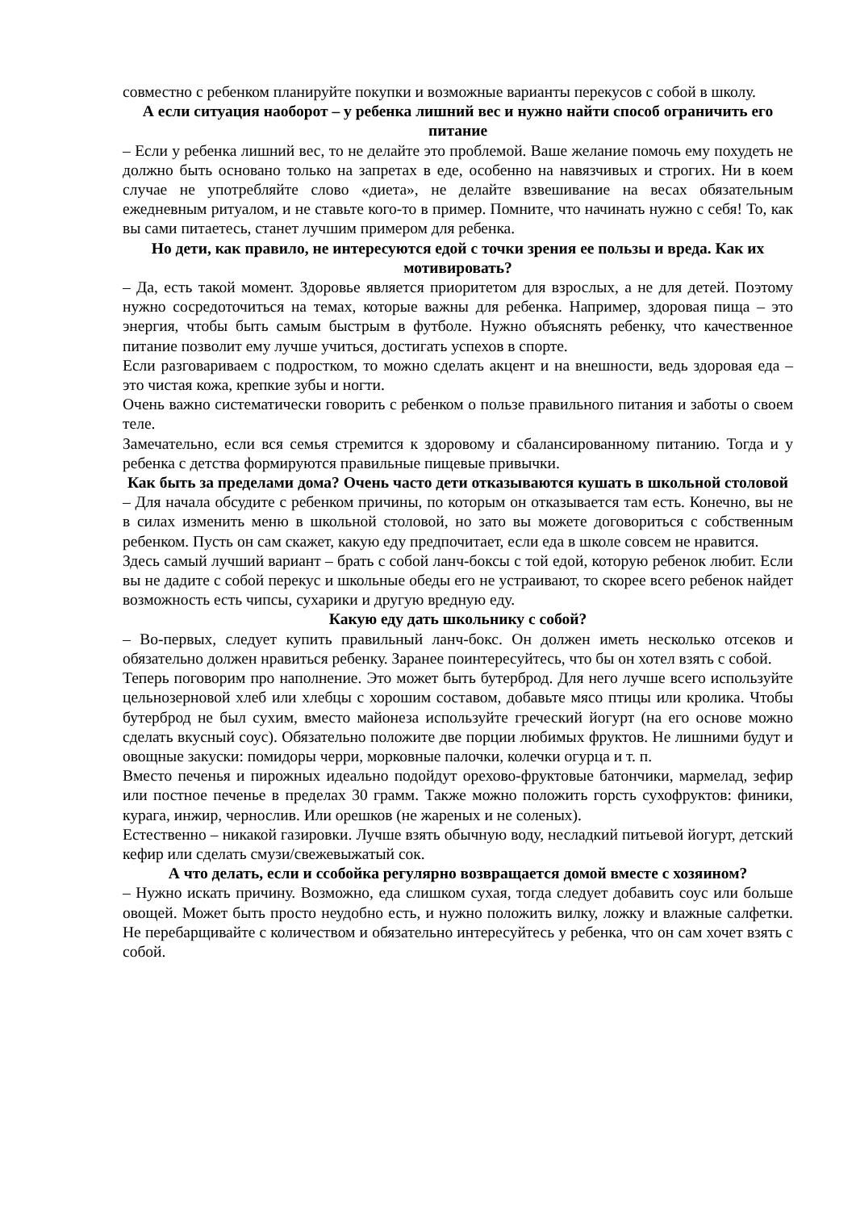совместно с ребенком планируйте покупки и возможные варианты перекусов с собой в школу.
А если ситуация наоборот – у ребенка лишний вес и нужно найти способ ограничить его питание
– Если у ребенка лишний вес, то не делайте это проблемой. Ваше желание помочь ему похудеть не должно быть основано только на запретах в еде, особенно на навязчивых и строгих. Ни в коем случае не употребляйте слово «диета», не делайте взвешивание на весах обязательным ежедневным ритуалом, и не ставьте кого-то в пример. Помните, что начинать нужно с себя! То, как вы сами питаетесь, станет лучшим примером для ребенка.
Но дети, как правило, не интересуются едой с точки зрения ее пользы и вреда. Как их мотивировать?
– Да, есть такой момент. Здоровье является приоритетом для взрослых, а не для детей. Поэтому нужно сосредоточиться на темах, которые важны для ребенка. Например, здоровая пища – это энергия, чтобы быть самым быстрым в футболе. Нужно объяснять ребенку, что качественное питание позволит ему лучше учиться, достигать успехов в спорте.
Если разговариваем с подростком, то можно сделать акцент и на внешности, ведь здоровая еда – это чистая кожа, крепкие зубы и ногти.
Очень важно систематически говорить с ребенком о пользе правильного питания и заботы о своем теле.
Замечательно, если вся семья стремится к здоровому и сбалансированному питанию. Тогда и у ребенка с детства формируются правильные пищевые привычки.
Как быть за пределами дома? Очень часто дети отказываются кушать в школьной столовой
– Для начала обсудите с ребенком причины, по которым он отказывается там есть. Конечно, вы не в силах изменить меню в школьной столовой, но зато вы можете договориться с собственным ребенком. Пусть он сам скажет, какую еду предпочитает, если еда в школе совсем не нравится.
Здесь самый лучший вариант – брать с собой ланч-боксы с той едой, которую ребенок любит. Если вы не дадите с собой перекус и школьные обеды его не устраивают, то скорее всего ребенок найдет возможность есть чипсы, сухарики и другую вредную еду.
Какую еду дать школьнику с собой?
– Во-первых, следует купить правильный ланч-бокс. Он должен иметь несколько отсеков и обязательно должен нравиться ребенку. Заранее поинтересуйтесь, что бы он хотел взять с собой.
Теперь поговорим про наполнение. Это может быть бутерброд. Для него лучше всего используйте цельнозерновой хлеб или хлебцы с хорошим составом, добавьте мясо птицы или кролика. Чтобы бутерброд не был сухим, вместо майонеза используйте греческий йогурт (на его основе можно сделать вкусный соус). Обязательно положите две порции любимых фруктов. Не лишними будут и овощные закуски: помидоры черри, морковные палочки, колечки огурца и т. п.
Вместо печенья и пирожных идеально подойдут орехово-фруктовые батончики, мармелад, зефир или постное печенье в пределах 30 грамм. Также можно положить горсть сухофруктов: финики, курага, инжир, чернослив. Или орешков (не жареных и не соленых).
Естественно – никакой газировки. Лучше взять обычную воду, несладкий питьевой йогурт, детский кефир или сделать смузи/свежевыжатый сок.
А что делать, если и ссобойка регулярно возвращается домой вместе с хозяином?
– Нужно искать причину. Возможно, еда слишком сухая, тогда следует добавить соус или больше овощей. Может быть просто неудобно есть, и нужно положить вилку, ложку и влажные салфетки. Не перебарщивайте с количеством и обязательно интересуйтесь у ребенка, что он сам хочет взять с собой.